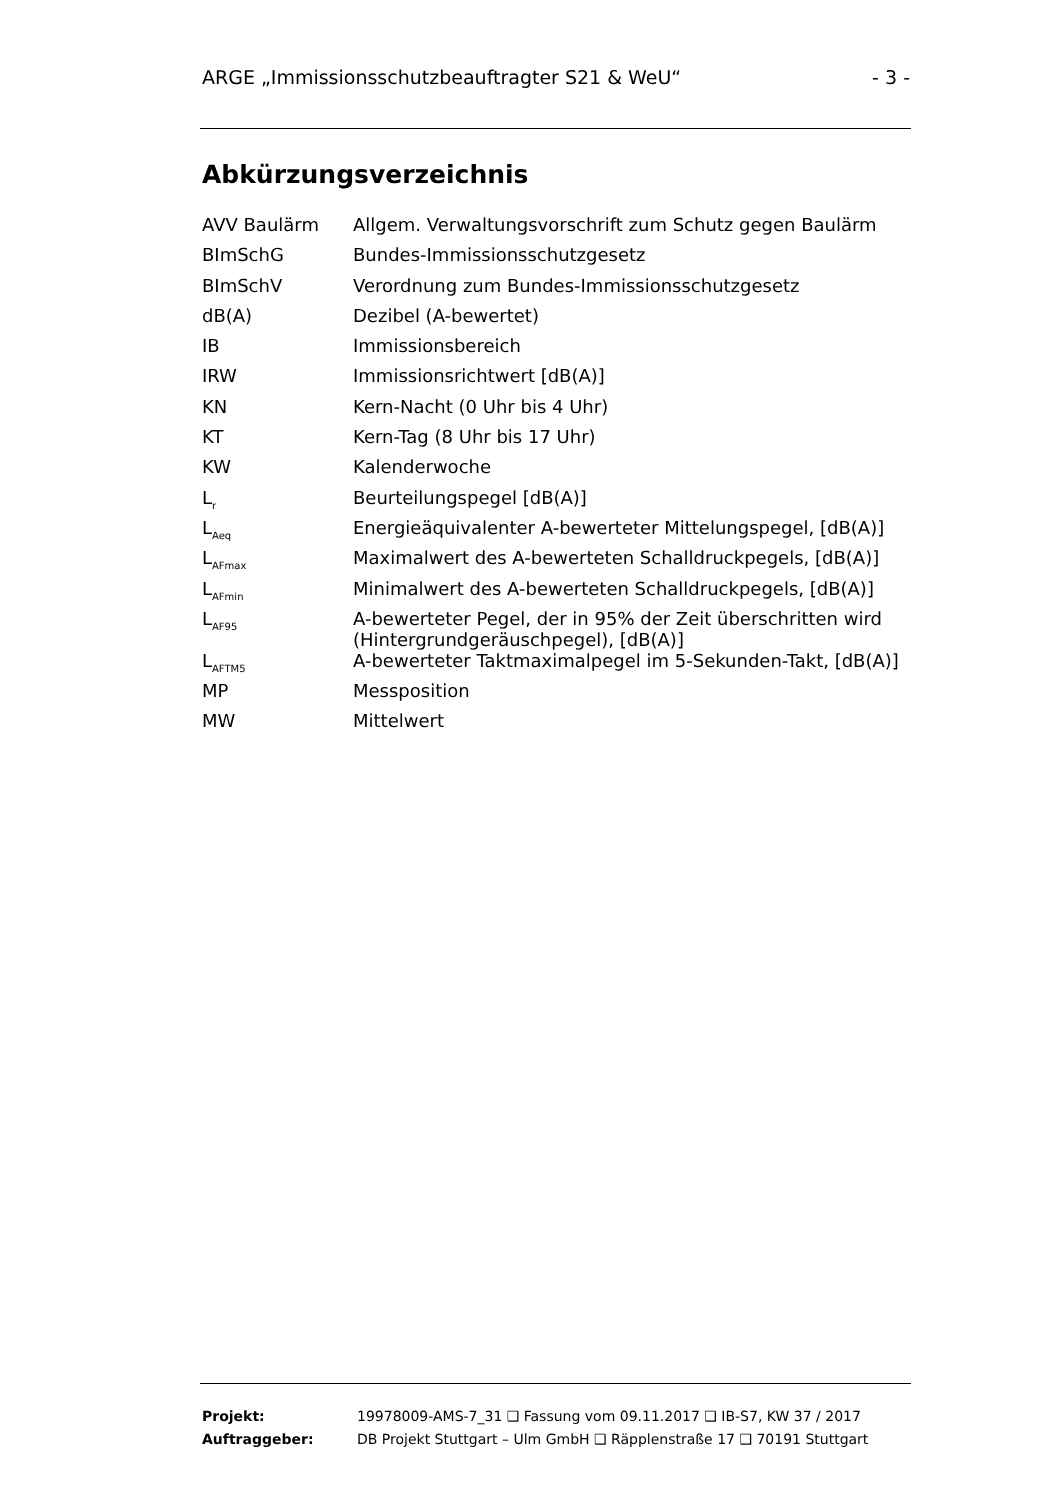ARGE „Immissionsschutzbeauftragter S21 & WeU“- 3 -
Abkürzungsverzeichnis
| AVV Baulärm | Allgem. Verwaltungsvorschrift zum Schutz gegen Baulärm |
| BImSchG | Bundes-Immissionsschutzgesetz |
| BImSchV | Verordnung zum Bundes-Immissionsschutzgesetz |
| dB(A) | Dezibel (A-bewertet) |
| IB | Immissionsbereich |
| IRW | Immissionsrichtwert [dB(A)] |
| KN | Kern-Nacht (0 Uhr bis 4 Uhr) |
| KT | Kern-Tag (8 Uhr bis 17 Uhr) |
| KW | Kalenderwoche |
| L<sub>r</sub> | Beurteilungspegel [dB(A)] |
| L<sub>Aeq</sub> | Energieäquivalenter A-bewerteter Mittelungspegel, [dB(A)] |
| L<sub>AFmax</sub> | Maximalwert des A-bewerteten Schalldruckpegels, [dB(A)] |
| L<sub>AFmin</sub> | Minimalwert des A-bewerteten Schalldruckpegels, [dB(A)] |
| L<sub>AF95</sub> | A-bewerteter Pegel, der in 95% der Zeit überschritten wird (Hintergrundgeräuschpegel), [dB(A)] |
| L<sub>AFTM5</sub> | A-bewerteter Taktmaximalpegel im 5-Sekunden-Takt, [dB(A)] |
| MP | Messposition |
| MW | Mittelwert |
| Projekt: | 19978009-AMS-7_31 ❑ Fassung vom 09.11.2017 ❑ IB-S7, KW 37 / 2017 |
| Auftraggeber: | DB Projekt Stuttgart – Ulm GmbH ❑ Räpplenstraße 17 ❑ 70191 Stuttgart |